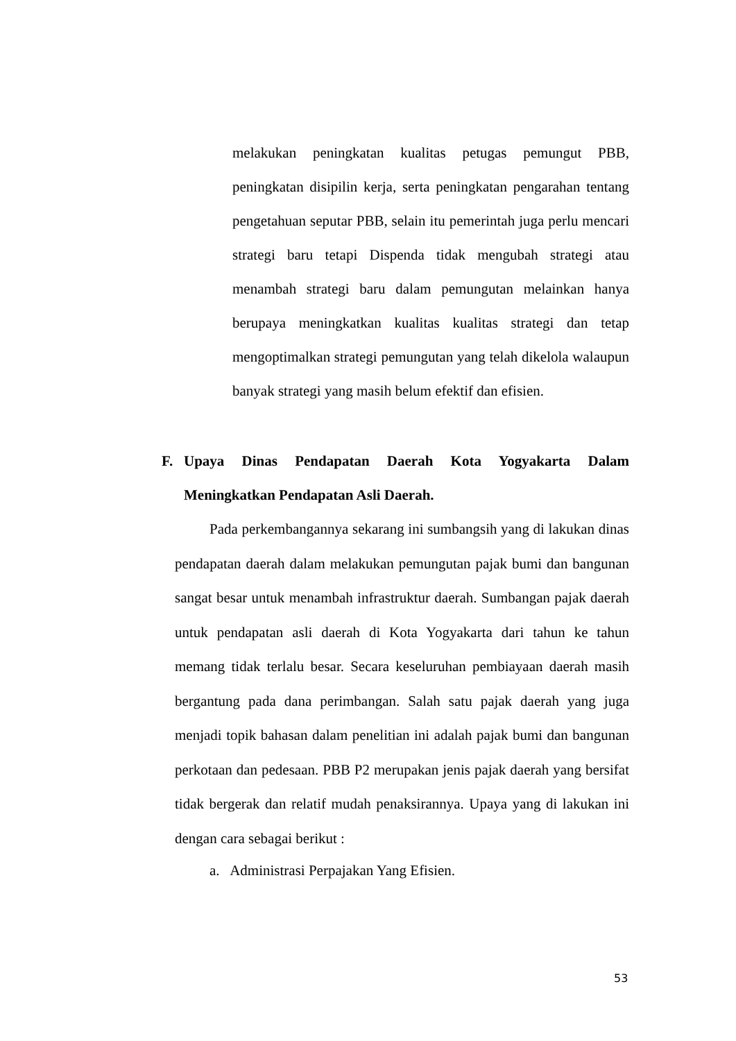melakukan peningkatan kualitas petugas pemungut PBB, peningkatan disipilin kerja, serta peningkatan pengarahan tentang pengetahuan seputar PBB, selain itu pemerintah juga perlu mencari strategi baru tetapi Dispenda tidak mengubah strategi atau menambah strategi baru dalam pemungutan melainkan hanya berupaya meningkatkan kualitas kualitas strategi dan tetap mengoptimalkan strategi pemungutan yang telah dikelola walaupun banyak strategi yang masih belum efektif dan efisien.
F. Upaya Dinas Pendapatan Daerah Kota Yogyakarta Dalam Meningkatkan Pendapatan Asli Daerah.
Pada perkembangannya sekarang ini sumbangsih yang di lakukan dinas pendapatan daerah dalam melakukan pemungutan pajak bumi dan bangunan sangat besar untuk menambah infrastruktur daerah. Sumbangan pajak daerah untuk pendapatan asli daerah di Kota Yogyakarta dari tahun ke tahun memang tidak terlalu besar. Secara keseluruhan pembiayaan daerah masih bergantung pada dana perimbangan. Salah satu pajak daerah yang juga menjadi topik bahasan dalam penelitian ini adalah pajak bumi dan bangunan perkotaan dan pedesaan. PBB P2 merupakan jenis pajak daerah yang bersifat tidak bergerak dan relatif mudah penaksirannya. Upaya yang di lakukan ini dengan cara sebagai berikut :
a. Administrasi Perpajakan Yang Efisien.
53